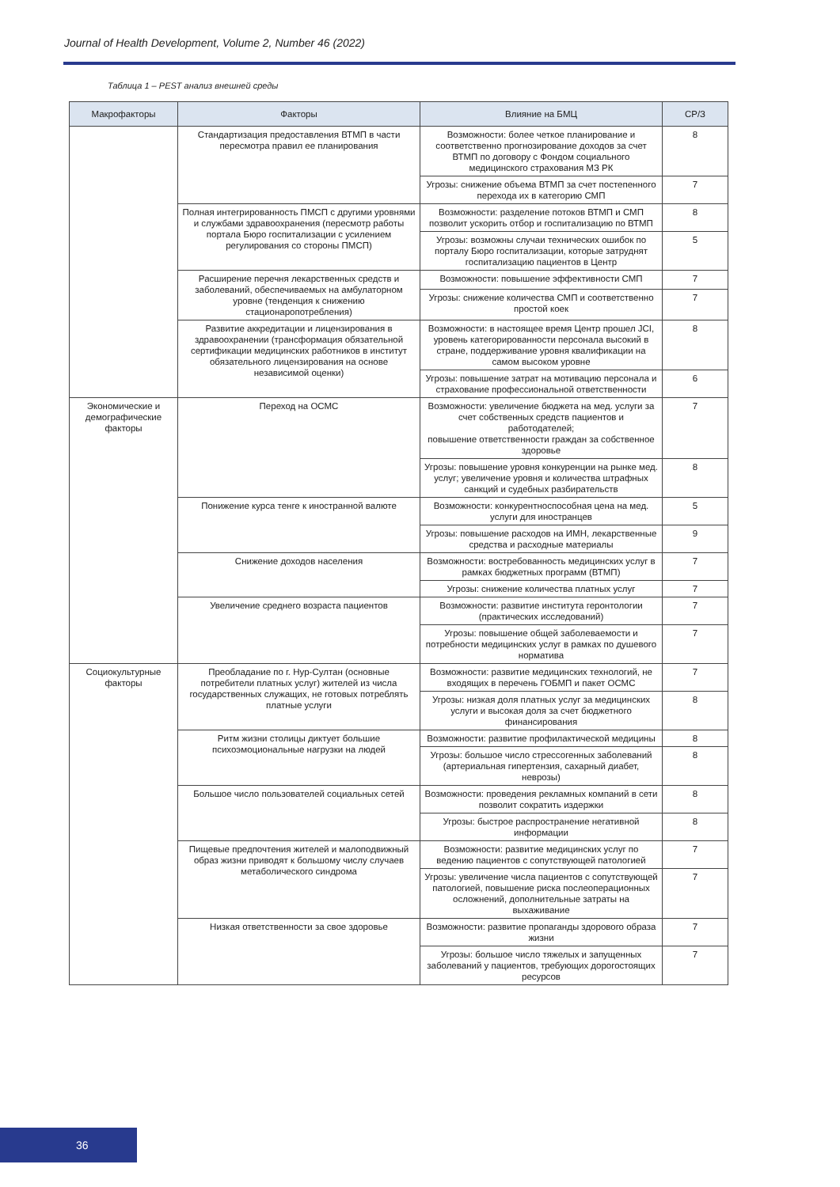Journal of Health Development, Volume 2, Number 46 (2022)
Таблица 1 – PEST анализ внешней среды
| Макрофакторы | Факторы | Влияние на БМЦ | СР/З |
| --- | --- | --- | --- |
| | Стандартизация предоставления ВТМП в части пересмотра правил ее планирования | Возможности: более четкое планирование и соответственно прогнозирование доходов за счет ВТМП по договору с Фондом социального медицинского страхования МЗ РК | 8 |
| | | Угрозы: снижение объема ВТМП за счет постепенного перехода их в категорию СМП | 7 |
| | Полная интегрированность ПМСП с другими уровнями и службами здравоохранения (пересмотр работы портала Бюро госпитализации с усилением регулирования со стороны ПМСП) | Возможности: разделение потоков ВТМП и СМП позволит ускорить отбор и госпитализацию по ВТМП | 8 |
| | | Угрозы: возможны случаи технических ошибок по порталу Бюро госпитализации, которые затруднят госпитализацию пациентов в Центр | 5 |
| | Расширение перечня лекарственных средств и заболеваний, обеспечиваемых на амбулаторном уровне (тенденция к снижению стационаропотребления) | Возможности: повышение эффективности СМП | 7 |
| | | Угрозы: снижение количества СМП и соответственно простой коек | 7 |
| | Развитие аккредитации и лицензирования в здравоохранении (трансформация обязательной сертификации медицинских работников в институт обязательного лицензирования на основе независимой оценки) | Возможности: в настоящее время Центр прошел JCI, уровень категорированности персонала высокий в стране, поддерживание уровня квалификации на самом высоком уровне | 8 |
| | | Угрозы: повышение затрат на мотивацию персонала и страхование профессиональной ответственности | 6 |
| Экономические и демографические факторы | Переход на ОСМС | Возможности: увеличение бюджета на мед. услуги за счет собственных средств пациентов и работодателей; повышение ответственности граждан за собственное здоровье | 7 |
| | | Угрозы: повышение уровня конкуренции на рынке мед. услуг; увеличение уровня и количества штрафных санкций и судебных разбирательств | 8 |
| | Понижение курса тенге к иностранной валюте | Возможности: конкурентноспособная цена на мед. услуги для иностранцев | 5 |
| | | Угрозы: повышение расходов на ИМН, лекарственные средства и расходные материалы | 9 |
| | Снижение доходов населения | Возможности: востребованность медицинских услуг в рамках бюджетных программ (ВТМП) | 7 |
| | | Угрозы: снижение количества платных услуг | 7 |
| | Увеличение среднего возраста пациентов | Возможности: развитие института геронтологии (практических исследований) | 7 |
| | | Угрозы: повышение общей заболеваемости и потребности медицинских услуг в рамках по душевого норматива | 7 |
| Социокультурные факторы | Преобладание по г. Нур-Султан (основные потребители платных услуг) жителей из числа государственных служащих, не готовых потреблять платные услуги | Возможности: развитие медицинских технологий, не входящих в перечень ГОБМП и пакет ОСМС | 7 |
| | | Угрозы: низкая доля платных услуг за медицинских услуги и высокая доля за счет бюджетного финансирования | 8 |
| | Ритм жизни столицы диктует большие психоэмоциональные нагрузки на людей | Возможности: развитие профилактической медицины | 8 |
| | | Угрозы: большое число стрессогенных заболеваний (артериальная гипертензия, сахарный диабет, неврозы) | 8 |
| | Большое число пользователей социальных сетей | Возможности: проведения рекламных компаний в сети позволит сократить издержки | 8 |
| | | Угрозы: быстрое распространение негативной информации | 8 |
| | Пищевые предпочтения жителей и малоподвижный образ жизни приводят к большому числу случаев метаболического синдрома | Возможности: развитие медицинских услуг по ведению пациентов с сопутствующей патологией | 7 |
| | | Угрозы: увеличение числа пациентов с сопутствующей патологией, повышение риска послеоперационных осложнений, дополнительные затраты на выхаживание | 7 |
| | Низкая ответственности за свое здоровье | Возможности: развитие пропаганды здорового образа жизни | 7 |
| | | Угрозы: большое число тяжелых и запущенных заболеваний у пациентов, требующих дорогостоящих ресурсов | 7 |
36